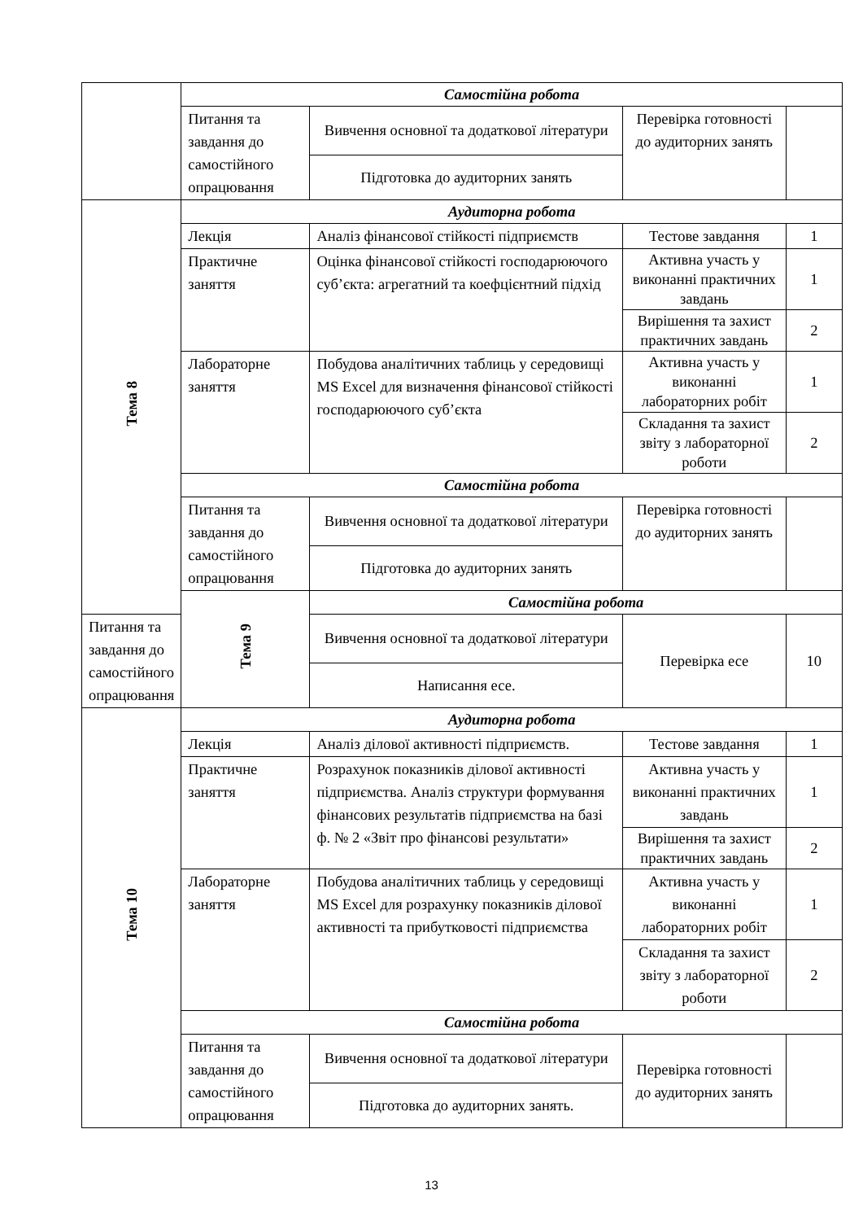| | Самостійна робота | | | |
| | Питання та завдання до самостійного опрацювання | Вивчення основної та додаткової літератури | Перевірка готовності до аудиторних занять | |
| | | Підготовка до аудиторних занять | | |
| Тема 8 | Аудиторна робота | | | |
| | Лекція | Аналіз фінансової стійкості підприємств | Тестове завдання | 1 |
| | Практичне заняття | Оцінка фінансової стійкості господарюючого суб’єкта: агрегатний та коефцієнтний підхід | Активна участь у виконанні практичних завдань | 1 |
| | | | Вирішення та захист практичних завдань | 2 |
| | Лабораторне заняття | Побудова аналітичних таблиць у середовищі MS Excel для визначення фінансової стійкості господарюючого суб’єкта | Активна участь у виконанні лабораторних робіт | 1 |
| | | | Складання та захист звіту з лабораторної роботи | 2 |
| | Самостійна робота | | | |
| | Питання та завдання до самостійного опрацювання | Вивчення основної та додаткової літератури | Перевірка готовності до аудиторних занять | |
| | | Підготовка до аудиторних занять | | |
| | Тема 9 | Самостійна робота | | |
| Питання та завдання до самостійного опрацювання | | Вивчення основної та додаткової літератури | Перевірка есе | 10 |
| | | Написання есе. | | |
| Тема 10 | Аудиторна робота | | | |
| | Лекція | Аналіз ділової активності підприємств. | Тестове завдання | 1 |
| | Практичне заняття | Розрахунок показників ділової активності підприємства. Аналіз структури формування фінансових результатів підприємства на базі ф. № 2 «Звіт про фінансові результати» | Активна участь у виконанні практичних завдань | 1 |
| | | | Вирішення та захист практичних завдань | 2 |
| | Лабораторне заняття | Побудова аналітичних таблиць у середовищі MS Excel для розрахунку показників ділової активності та прибутковості підприємства | Активна участь у виконанні лабораторних робіт | 1 |
| | | | Складання та захист звіту з лабораторної роботи | 2 |
| | Самостійна робота | | | |
| | Питання та завдання до самостійного опрацювання | Вивчення основної та додаткової літератури | Перевірка готовності до аудиторних занять | |
| | | Підготовка до аудиторних занять. | | |
13